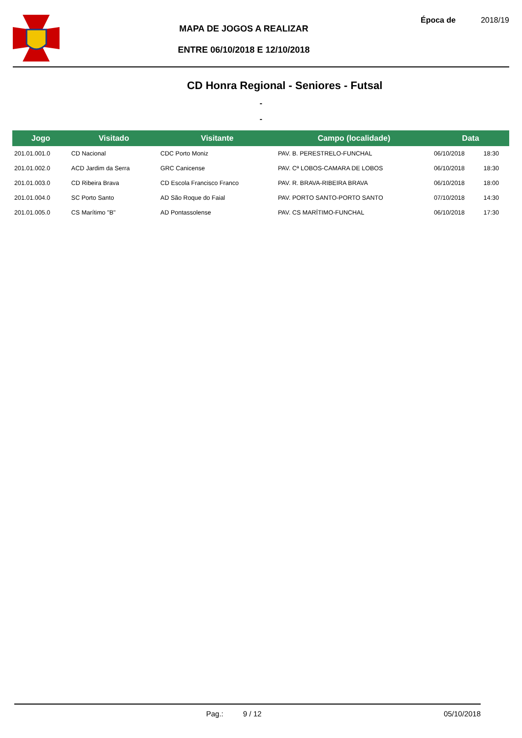MAPA DE JOGOS A REALIZAR
ENTRE 06/10/2018 E 12/10/2018
Época de 2018/19
CD Honra Regional - Seniores - Futsal
-
-
| Jogo | Visitado | Visitante | Campo (localidade) | Data | |
| --- | --- | --- | --- | --- | --- |
| 201.01.001.0 | CD Nacional | CDC Porto Moniz | PAV. B. PERESTRELO-FUNCHAL | 06/10/2018 | 18:30 |
| 201.01.002.0 | ACD Jardim da Serra | GRC Canicense | PAV. Cª LOBOS-CAMARA DE LOBOS | 06/10/2018 | 18:30 |
| 201.01.003.0 | CD Ribeira Brava | CD Escola Francisco Franco | PAV. R. BRAVA-RIBEIRA BRAVA | 06/10/2018 | 18:00 |
| 201.01.004.0 | SC Porto Santo | AD São Roque do Faial | PAV. PORTO SANTO-PORTO SANTO | 07/10/2018 | 14:30 |
| 201.01.005.0 | CS Marítimo "B" | AD Pontassolense | PAV. CS MARÍTIMO-FUNCHAL | 06/10/2018 | 17:30 |
Pag.: 9 / 12 05/10/2018